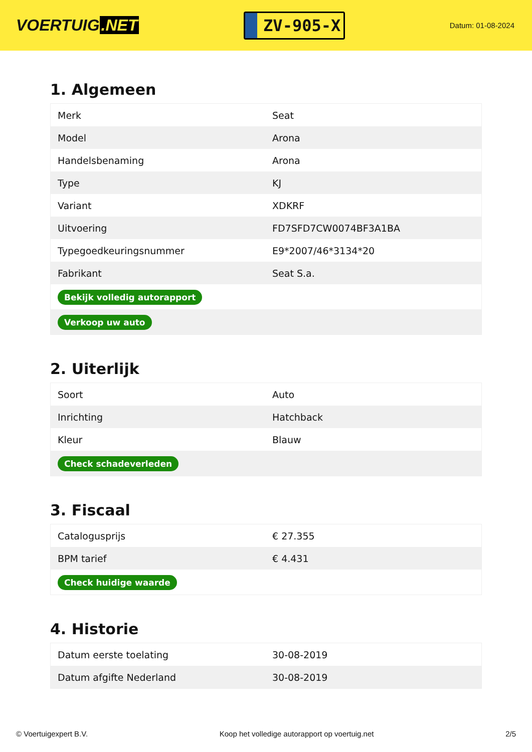VOERTUIG.NET
ZV-905-X
Datum: 01-08-2024
1. Algemeen
| Merk | Seat |
| Model | Arona |
| Handelsbenaming | Arona |
| Type | KJ |
| Variant | XDKRF |
| Uitvoering | FD7SFD7CW0074BF3A1BA |
| Typegoedkeuringsnummer | E9*2007/46*3134*20 |
| Fabrikant | Seat S.a. |
| Bekijk volledig autorapport | |
| Verkoop uw auto | |
2. Uiterlijk
| Soort | Auto |
| Inrichting | Hatchback |
| Kleur | Blauw |
| Check schadeverleden | |
3. Fiscaal
| Catalogusprijs | € 27.355 |
| BPM tarief | € 4.431 |
| Check huidige waarde | |
4. Historie
| Datum eerste toelating | 30-08-2019 |
| Datum afgifte Nederland | 30-08-2019 |
© Voertuigexpert B.V. Koop het volledige autorapport op voertuig.net 2/5